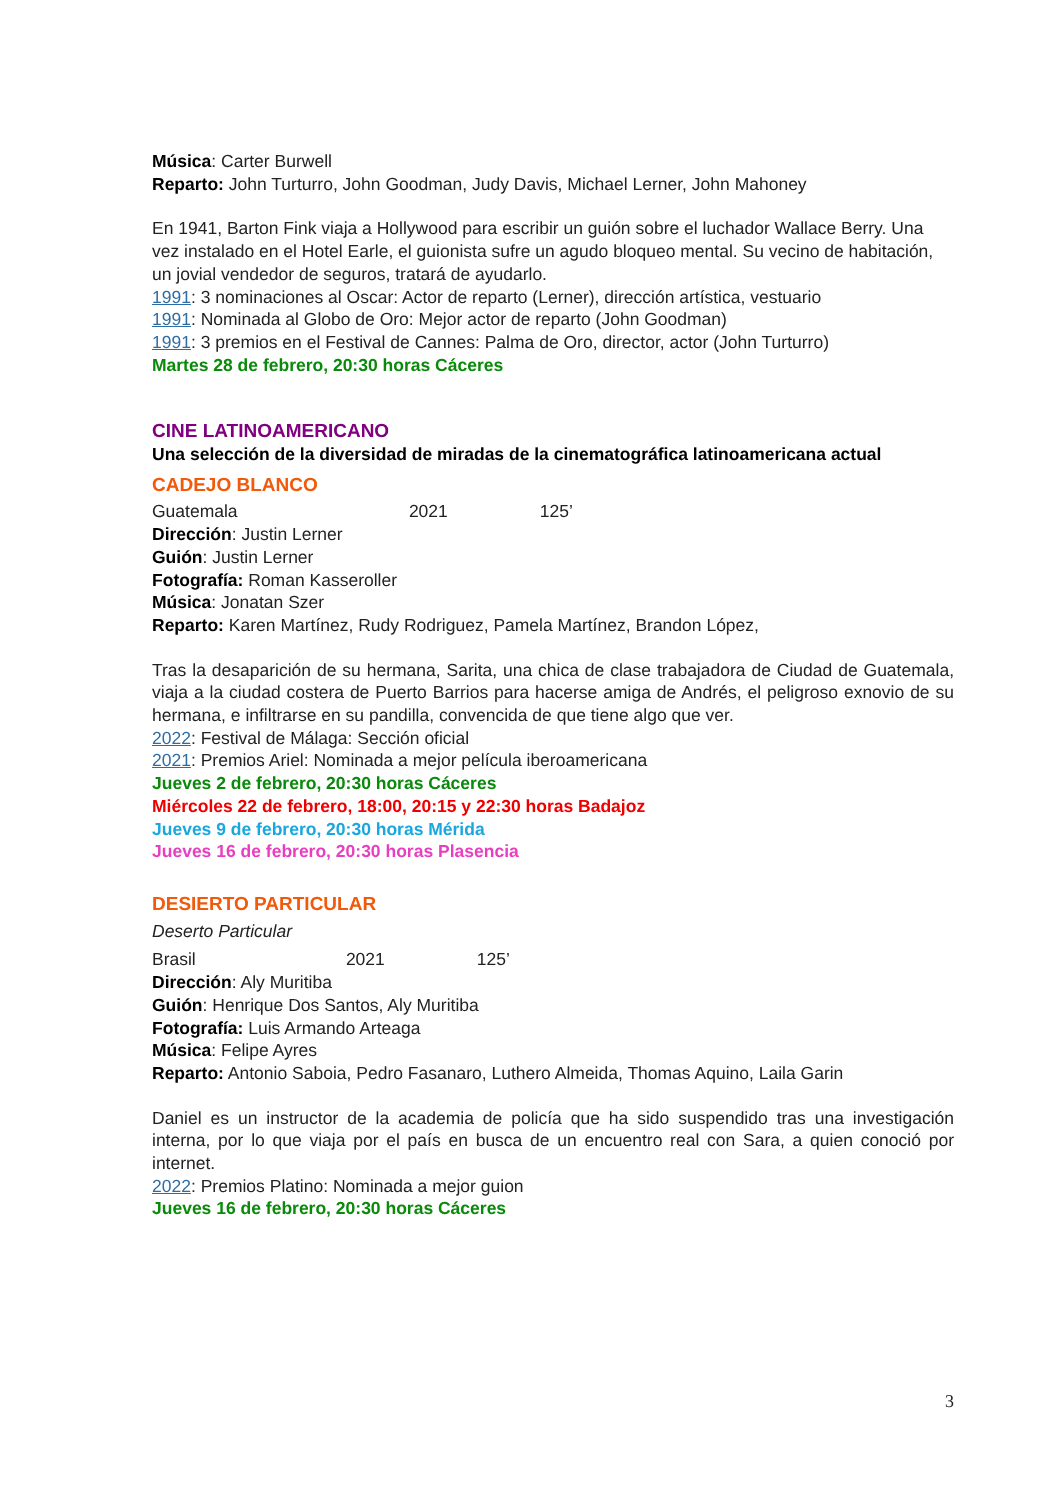Música: Carter Burwell
Reparto: John Turturro, John Goodman, Judy Davis, Michael Lerner, John Mahoney
En 1941, Barton Fink viaja a Hollywood para escribir un guión sobre el luchador Wallace Berry. Una vez instalado en el Hotel Earle, el guionista sufre un agudo bloqueo mental. Su vecino de habitación, un jovial vendedor de seguros, tratará de ayudarlo.
1991: 3 nominaciones al Oscar: Actor de reparto (Lerner), dirección artística, vestuario
1991: Nominada al Globo de Oro: Mejor actor de reparto (John Goodman)
1991: 3 premios en el Festival de Cannes: Palma de Oro, director, actor (John Turturro)
Martes 28 de febrero, 20:30 horas Cáceres
CINE LATINOAMERICANO
Una selección de la diversidad de miradas de la cinematográfica latinoamericana actual
CADEJO BLANCO
Guatemala 2021 125’
Dirección: Justin Lerner
Guión: Justin Lerner
Fotografía: Roman Kasseroller
Música: Jonatan Szer
Reparto: Karen Martínez, Rudy Rodriguez, Pamela Martínez, Brandon López,
Tras la desaparición de su hermana, Sarita, una chica de clase trabajadora de Ciudad de Guatemala, viaja a la ciudad costera de Puerto Barrios para hacerse amiga de Andrés, el peligroso exnovio de su hermana, e infiltrarse en su pandilla, convencida de que tiene algo que ver.
2022: Festival de Málaga: Sección oficial
2021: Premios Ariel: Nominada a mejor película iberoamericana
Jueves 2 de febrero, 20:30 horas Cáceres
Miércoles 22 de febrero, 18:00, 20:15 y 22:30 horas Badajoz
Jueves 9 de febrero, 20:30 horas Mérida
Jueves 16 de febrero, 20:30 horas Plasencia
DESIERTO PARTICULAR
Deserto Particular
Brasil 2021 125’
Dirección: Aly Muritiba
Guión: Henrique Dos Santos, Aly Muritiba
Fotografía: Luis Armando Arteaga
Música: Felipe Ayres
Reparto: Antonio Saboia, Pedro Fasanaro, Luthero Almeida, Thomas Aquino, Laila Garin
Daniel es un instructor de la academia de policía que ha sido suspendido tras una investigación interna, por lo que viaja por el país en busca de un encuentro real con Sara, a quien conoció por internet.
2022: Premios Platino: Nominada a mejor guion
Jueves 16 de febrero, 20:30 horas Cáceres
3